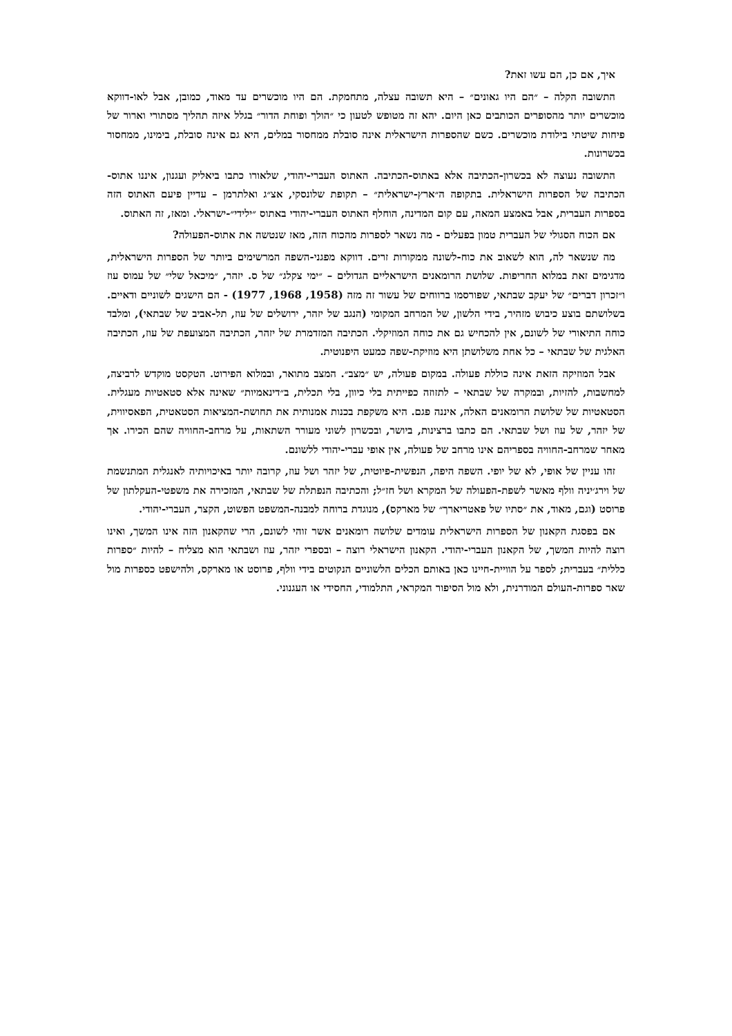איך, אם כן, הם עשו זאת?
התשובה הקלה – ״הם היו גאונים״ – היא תשובה עצלה, מתחמקת. הם היו מוכשרים עד מאוד, כמובן, אבל לאו-דווקא מוכשרים יותר מהסופרים הכותבים כאן היום. יהא זה מטופש לטעון כי ״הולך ופוחת הדור״ בגלל איזה תהליך מסתורי וארור של פיחות שיטתי בילודת מוכשרים. כשם שהספרות הישראלית אינה סובלת ממחסור במלים, היא גם אינה סובלת, בימינו, ממחסור בכשרונות.
התשובה נעוצה לא בכשרון-הכתיבה אלא באתוס-הכתיבה. האתוס העברי-יהודי, שלאורו כתבו ביאליק ועגנון, איננו אתוס-הכתיבה של הספרות הישראלית. בתקופה ה״ארץ-ישראלית״ – תקופת שלונסקי, אצ״ג ואלתרמן – עדיין פיעם האתוס הזה בספרות העברית, אבל באמצע המאה, עם קום המדינה, הוחלף האתוס העברי-יהודי באתוס ״ילידי״-ישראלי. ומאז, זה האתוס.
אם הכוח הסגולי של העברית טמון בפעלים - מה נשאר לספרות מהכוח הזה, מאז שנטשה את אתוס-הפעולה?
מה שנשאר לה, הוא לשאוב את כוח-לשונה ממקורות זרים. דווקא מפגני-השפה המרשימים ביותר של הספרות הישראלית, מדגימים זאת במלוא החריפות. שלושת הרומאנים הישראליים הגדולים – ״ימי צקלג״ של ס. יזהר, ״מיכאל שלי״ של עמוס עוז ו״זכרון דברים״ של יעקב שבתאי, שפורסמו ברווחים של עשור זה מזה (1958, 1968, 1977) - הם הישגים לשוניים ודאיים. בשלושתם בוצע כיבוש מזהיר, בידי הלשון, של המרחב המקומי (הנגב של יזהר, ירושלים של עוז, תל-אביב של שבתאי), ומלבד כוחה התיאורי של לשונם, אין להכחיש גם את כוחה המוזיקלי. הכתיבה המזדמרת של יזהר, הכתיבה המצועפת של עוז, הכתיבה האלגית של שבתאי – כל אחת משלושתן היא מוזיקת-שפה כמעט היפנוטית.
אבל המוזיקה הזאת אינה כוללת פעולה. במקום פעולה, יש ״מצב״. המצב מתואר, ובמלוא הפירוט. הטקסט מוקדש לרביצה, למחשבות, להזיות, ובמקרה של שבתאי – לתזוזה כפייתית בלי כיוון, בלי תכלית, ב״דינאמיות״ שאינה אלא סטאטיות מעגלית. הסטאטיות של שלושת הרומאנים האלה, איננה פגם. היא משקפת בכנות אמנותית את תחושת-המציאות הסטאטית, הפאסיווית, של יזהר, של עוז ושל שבתאי. הם כתבו ברצינות, ביושר, ובכשרון לשוני מעורר השתאות, על מרחב-החוויה שהם הכירו. אך מאחר שמרחב-החוויה בספריהם אינו מרחב של פעולה, אין אופי עברי-יהודי ללשונם.
זהו עניין של אופי, לא של יופי. השפה היפה, הנפשית-פיוטית, של יזהר ושל עוז, קרובה יותר באיכויותיה לאנגלית המתנשמת של וירג׳יניה וולף מאשר לשפת-הפעולה של המקרא ושל חז״ל; והכתיבה הנפתלת של שבתאי, המזכירה את משפטי-העקלתון של פרוסט (וגם, מאוד, את ״סתיו של פאטריארך״ של מארקס), מנוגדת ברוחה למבנה-המשפט הפשוט, הקצר, העברי-יהודי.
אם בפסגת הקאנון של הספרות הישראלית עומדים שלושה רומאנים אשר זוהי לשונם, הרי שהקאנון הזה אינו המשך, ואינו רוצה להיות המשך, של הקאנון העברי-יהודי. הקאנון הישראלי רוצה – ובספרי יזהר, עוז ושבתאי הוא מצליח – להיות ״ספרות כללית״ בעברית; לספר על הוויית-חיינו כאן באותם הכלים הלשוניים הנקוטים בידי וולף, פרוסט או מארקס, ולהישפט כספרות מול שאר ספרות-העולם המודרנית, ולא מול הסיפור המקראי, התלמודי, החסידי או העגנוני.